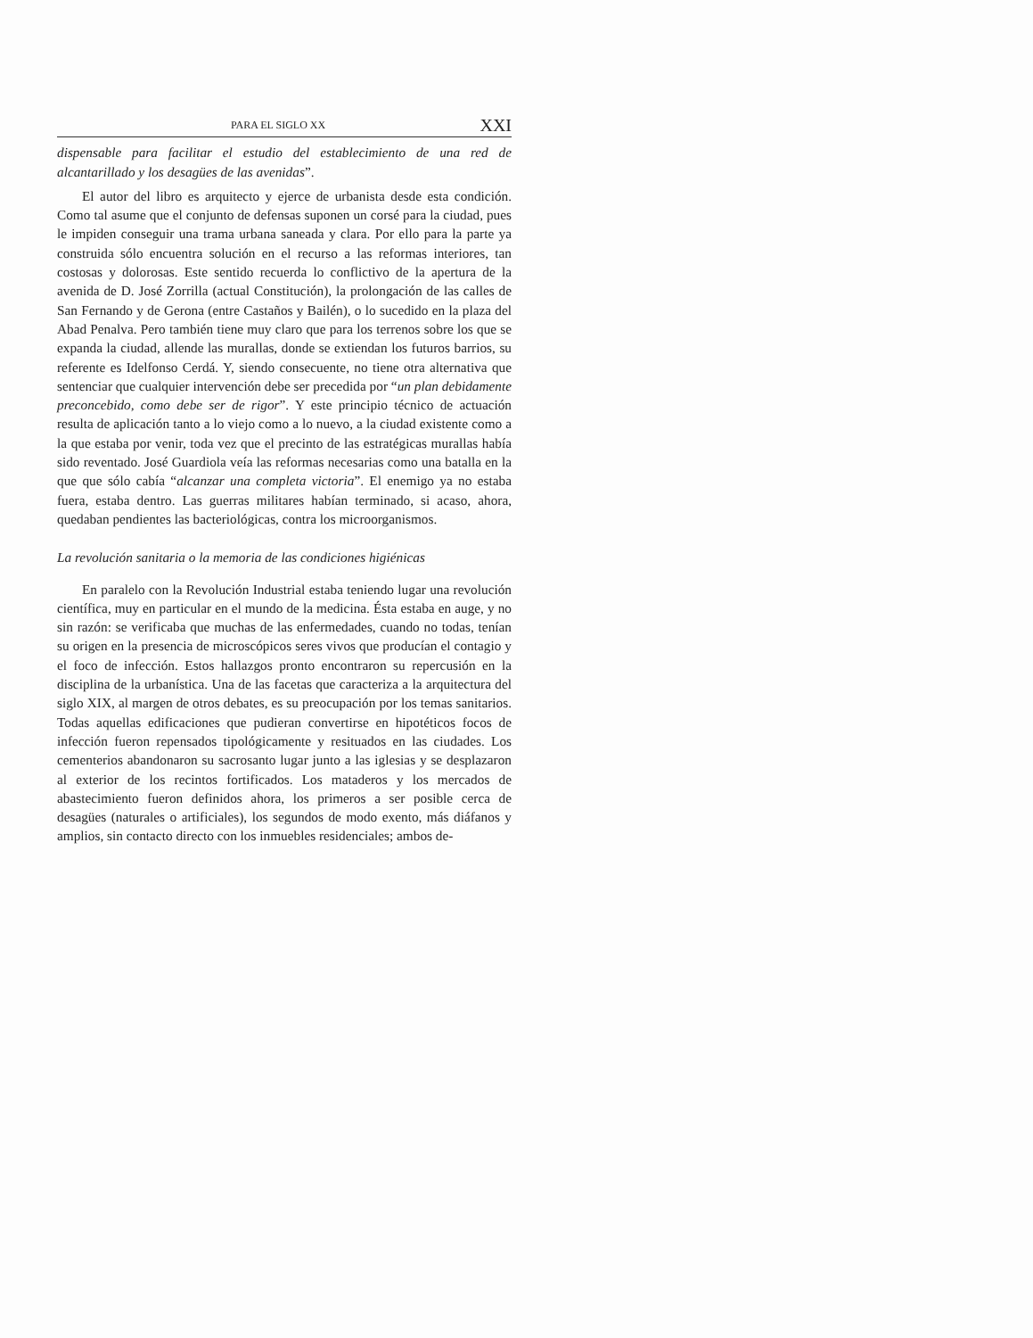PARA EL SIGLO XX XXI
dispensable para facilitar el estudio del establecimiento de una red de alcantarillado y los desagües de las avenidas”.
El autor del libro es arquitecto y ejerce de urbanista desde esta condición. Como tal asume que el conjunto de defensas suponen un corsé para la ciudad, pues le impiden conseguir una trama urbana saneada y clara. Por ello para la parte ya construida sólo encuentra solución en el recurso a las reformas interiores, tan costosas y dolorosas. Este sentido recuerda lo conflictivo de la apertura de la avenida de D. José Zorrilla (actual Constitución), la prolongación de las calles de San Fernando y de Gerona (entre Castaños y Bailén), o lo sucedido en la plaza del Abad Penalva. Pero también tiene muy claro que para los terrenos sobre los que se expanda la ciudad, allende las murallas, donde se extiendan los futuros barrios, su referente es Idelfonso Cerdá. Y, siendo consecuente, no tiene otra alternativa que sentenciar que cualquier intervención debe ser precedida por “un plan debidamente preconcebido, como debe ser de rigor”. Y este principio técnico de actuación resulta de aplicación tanto a lo viejo como a lo nuevo, a la ciudad existente como a la que estaba por venir, toda vez que el precinto de las estratégicas murallas había sido reventado. José Guardiola veía las reformas necesarias como una batalla en la que que sólo cabía “alcanzar una completa victoria”. El enemigo ya no estaba fuera, estaba dentro. Las guerras militares habían terminado, si acaso, ahora, quedaban pendientes las bacteriológicas, contra los microorganismos.
La revolución sanitaria o la memoria de las condiciones higiénicas
En paralelo con la Revolución Industrial estaba teniendo lugar una revolución científica, muy en particular en el mundo de la medicina. Ésta estaba en auge, y no sin razón: se verificaba que muchas de las enfermedades, cuando no todas, tenían su origen en la presencia de microscópicos seres vivos que producían el contagio y el foco de infección. Estos hallazgos pronto encontraron su repercusión en la disciplina de la urbanística. Una de las facetas que caracteriza a la arquitectura del siglo XIX, al margen de otros debates, es su preocupación por los temas sanitarios. Todas aquellas edificaciones que pudieran convertirse en hipotéticos focos de infección fueron repensados tipológicamente y resituados en las ciudades. Los cementerios abandonaron su sacrosanto lugar junto a las iglesias y se desplazaron al exterior de los recintos fortificados. Los mataderos y los mercados de abastecimiento fueron definidos ahora, los primeros a ser posible cerca de desagües (naturales o artificiales), los segundos de modo exento, más diáfanos y amplios, sin contacto directo con los inmuebles residenciales; ambos de-